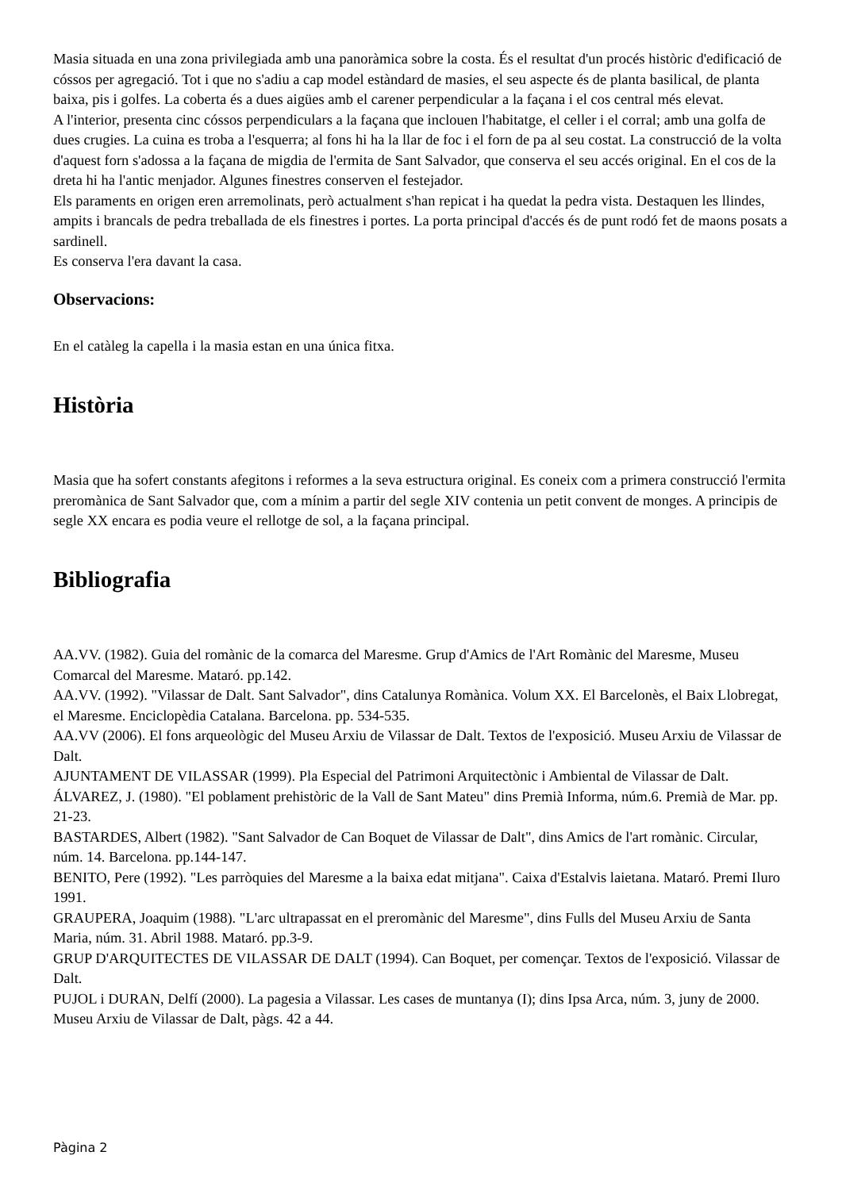Masia situada en una zona privilegiada amb una panoràmica sobre la costa. És el resultat d'un procés històric d'edificació de cóssos per agregació. Tot i que no s'adiu a cap model estàndard de masies, el seu aspecte és de planta basilical, de planta baixa, pis i golfes. La coberta és a dues aigües amb el carener perpendicular a la façana i el cos central més elevat.
A l'interior, presenta cinc cóssos perpendiculars a la façana que inclouen l'habitatge, el celler i el corral; amb una golfa de dues crugies. La cuina es troba a l'esquerra; al fons hi ha la llar de foc i el forn de pa al seu costat. La construcció de la volta d'aquest forn s'adossa a la façana de migdia de l'ermita de Sant Salvador, que conserva el seu accés original. En el cos de la dreta hi ha l'antic menjador. Algunes finestres conserven el festejador.
Els paraments en origen eren arremolinats, però actualment s'han repicat i ha quedat la pedra vista. Destaquen les llindes, ampits i brancals de pedra treballada de els finestres i portes. La porta principal d'accés és de punt rodó fet de maons posats a sardinell.
Es conserva l'era davant la casa.
Observacions:
En el catàleg la capella i la masia estan en una única fitxa.
Història
Masia que ha sofert constants afegitons i reformes a la seva estructura original. Es coneix com a primera construcció l'ermita preromànica de Sant Salvador que, com a mínim a partir del segle XIV contenia un petit convent de monges. A principis de segle XX encara es podia veure el rellotge de sol, a la façana principal.
Bibliografia
AA.VV. (1982). Guia del romànic de la comarca del Maresme. Grup d'Amics de l'Art Romànic del Maresme, Museu Comarcal del Maresme. Mataró. pp.142.
AA.VV. (1992). "Vilassar de Dalt. Sant Salvador", dins Catalunya Romànica. Volum XX. El Barcelonès, el Baix Llobregat, el Maresme. Enciclopèdia Catalana. Barcelona. pp. 534-535.
AA.VV (2006). El fons arqueològic del Museu Arxiu de Vilassar de Dalt. Textos de l'exposició. Museu Arxiu de Vilassar de Dalt.
AJUNTAMENT DE VILASSAR (1999). Pla Especial del Patrimoni Arquitectònic i Ambiental de Vilassar de Dalt.
ÁLVAREZ, J. (1980). "El poblament prehistòric de la Vall de Sant Mateu" dins Premià Informa, núm.6. Premià de Mar. pp. 21-23.
BASTARDES, Albert (1982). "Sant Salvador de Can Boquet de Vilassar de Dalt", dins Amics de l'art romànic. Circular, núm. 14. Barcelona. pp.144-147.
BENITO, Pere (1992). "Les parròquies del Maresme a la baixa edat mitjana". Caixa d'Estalvis laietana. Mataró. Premi Iluro 1991.
GRAUPERA, Joaquim (1988). "L'arc ultrapassat en el preromànic del Maresme", dins Fulls del Museu Arxiu de Santa Maria, núm. 31. Abril 1988. Mataró. pp.3-9.
GRUP D'ARQUITECTES DE VILASSAR DE DALT (1994). Can Boquet, per començar. Textos de l'exposició. Vilassar de Dalt.
PUJOL i DURAN, Delfí (2000). La pagesia a Vilassar. Les cases de muntanya (I); dins Ipsa Arca, núm. 3, juny de 2000. Museu Arxiu de Vilassar de Dalt, pàgs. 42 a 44.
Pàgina 2